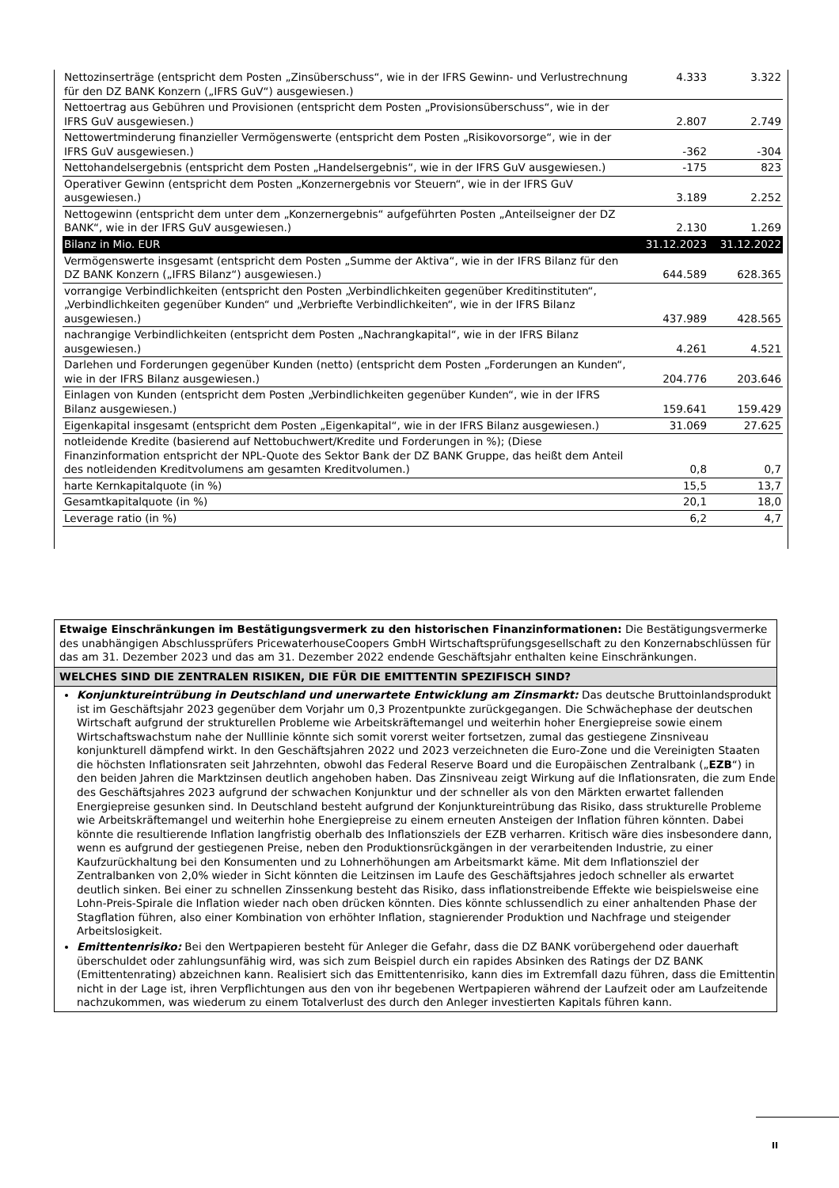| Nettozinserträge (entspricht dem Posten „Zinsüberschuss“, wie in der IFRS Gewinn- und Verlustrechnung für den DZ BANK Konzern („IFRS GuV“) ausgewiesen.) | 4.333 | 3.322 |
| Nettoertrag aus Gebühren und Provisionen (entspricht dem Posten „Provisionsüberschuss“, wie in der IFRS GuV ausgewiesen.) | 2.807 | 2.749 |
| Nettowertminderung finanzieller Vermögenswerte (entspricht dem Posten „Risikovorsorge“, wie in der IFRS GuV ausgewiesen.) | -362 | -304 |
| Nettohandelsergebnis (entspricht dem Posten „Handelsergebnis“, wie in der IFRS GuV ausgewiesen.) | -175 | 823 |
| Operativer Gewinn (entspricht dem Posten „Konzernergebnis vor Steuern“, wie in der IFRS GuV ausgewiesen.) | 3.189 | 2.252 |
| Nettogewinn (entspricht dem unter dem „Konzernergebnis“ aufgeführten Posten „Anteilseigner der DZ BANK“, wie in der IFRS GuV ausgewiesen.) | 2.130 | 1.269 |
| Bilanz in Mio. EUR | 31.12.2023 | 31.12.2022 |
| Vermögenswerte insgesamt (entspricht dem Posten „Summe der Aktiva“, wie in der IFRS Bilanz für den DZ BANK Konzern („IFRS Bilanz“) ausgewiesen.) | 644.589 | 628.365 |
| vorrangige Verbindlichkeiten (entspricht den Posten „Verbindlichkeiten gegenüber Kreditinstituten“, „Verbindlichkeiten gegenüber Kunden“ und „Verbriefte Verbindlichkeiten“, wie in der IFRS Bilanz ausgewiesen.) | 437.989 | 428.565 |
| nachrangige Verbindlichkeiten (entspricht dem Posten „Nachrangkapital“, wie in der IFRS Bilanz ausgewiesen.) | 4.261 | 4.521 |
| Darlehen und Forderungen gegenüber Kunden (netto) (entspricht dem Posten „Forderungen an Kunden“, wie in der IFRS Bilanz ausgewiesen.) | 204.776 | 203.646 |
| Einlagen von Kunden (entspricht dem Posten „Verbindlichkeiten gegenüber Kunden“, wie in der IFRS Bilanz ausgewiesen.) | 159.641 | 159.429 |
| Eigenkapital insgesamt (entspricht dem Posten „Eigenkapital“, wie in der IFRS Bilanz ausgewiesen.) | 31.069 | 27.625 |
| notleidende Kredite (basierend auf Nettobuchwert/Kredite und Forderungen in %); (Diese Finanzinformation entspricht der NPL-Quote des Sektor Bank der DZ BANK Gruppe, das heißt dem Anteil des notleidenden Kreditvolumens am gesamten Kreditvolumen.) | 0,8 | 0,7 |
| harte Kernkapitalquote (in %) | 15,5 | 13,7 |
| Gesamtkapitalquote (in %) | 20,1 | 18,0 |
| Leverage ratio (in %) | 6,2 | 4,7 |
Etwaige Einschränkungen im Bestätigungsvermerk zu den historischen Finanzinformationen: Die Bestätigungsvermerke des unabhängigen Abschlussprüfers PricewaterhouseCoopers GmbH Wirtschaftsprüfungsgesellschaft zu den Konzernabschlüssen für das am 31. Dezember 2023 und das am 31. Dezember 2022 endende Geschäftsjahr enthalten keine Einschränkungen.
WELCHES SIND DIE ZENTRALEN RISIKEN, DIE FÜR DIE EMITTENTIN SPEZIFISCH SIND?
Konjunktureintrübung in Deutschland und unerwartete Entwicklung am Zinsmarkt: Das deutsche Bruttoinlandsprodukt ist im Geschäftsjahr 2023 gegenüber dem Vorjahr um 0,3 Prozentpunkte zurückgegangen. Die Schwächephase der deutschen Wirtschaft aufgrund der strukturellen Probleme wie Arbeitskräftemangel und weiterhin hoher Energiepreise sowie einem Wirtschaftswachstum nahe der Nulllinie könnte sich somit vorerst weiter fortsetzen, zumal das gestiegene Zinsniveau konjunkturell dämpfend wirkt. In den Geschäftsjahren 2022 und 2023 verzeichneten die Euro-Zone und die Vereinigten Staaten die höchsten Inflationsraten seit Jahrzehnten, obwohl das Federal Reserve Board und die Europäischen Zentralbank („EZB“) in den beiden Jahren die Marktzinsen deutlich angehoben haben. Das Zinsniveau zeigt Wirkung auf die Inflationsraten, die zum Ende des Geschäftsjahres 2023 aufgrund der schwachen Konjunktur und der schneller als von den Märkten erwartet fallenden Energiepreise gesunken sind. In Deutschland besteht aufgrund der Konjunktureintrübung das Risiko, dass strukturelle Probleme wie Arbeitskräftemangel und weiterhin hohe Energiepreise zu einem erneuten Ansteigen der Inflation führen könnten. Dabei könnte die resultierende Inflation langfristig oberhalb des Inflationsziels der EZB verharren. Kritisch wäre dies insbesondere dann, wenn es aufgrund der gestiegenen Preise, neben den Produktionsrückgängen in der verarbeitenden Industrie, zu einer Kaufzurückhaltung bei den Konsumenten und zu Lohnerhöhungen am Arbeitsmarkt käme. Mit dem Inflationsziel der Zentralbanken von 2,0% wieder in Sicht könnten die Leitzinsen im Laufe des Geschäftsjahres jedoch schneller als erwartet deutlich sinken. Bei einer zu schnellen Zinssenkung besteht das Risiko, dass inflationstreibende Effekte wie beispielsweise eine Lohn-Preis-Spirale die Inflation wieder nach oben drücken könnten. Dies könnte schlussendlich zu einer anhaltenden Phase der Stagflation führen, also einer Kombination von erhöhter Inflation, stagnierender Produktion und Nachfrage und steigender Arbeitslosigkeit.
Emittentenrisiko: Bei den Wertpapieren besteht für Anleger die Gefahr, dass die DZ BANK vorübergehend oder dauerhaft überschuldet oder zahlungsunfähig wird, was sich zum Beispiel durch ein rapides Absinken des Ratings der DZ BANK (Emittentenrating) abzeichnen kann. Realisiert sich das Emittentenrisiko, kann dies im Extremfall dazu führen, dass die Emittentin nicht in der Lage ist, ihren Verpflichtungen aus den von ihr begebenen Wertpapieren während der Laufzeit oder am Laufzeitende nachzukommen, was wiederum zu einem Totalverlust des durch den Anleger investierten Kapitals führen kann.
II